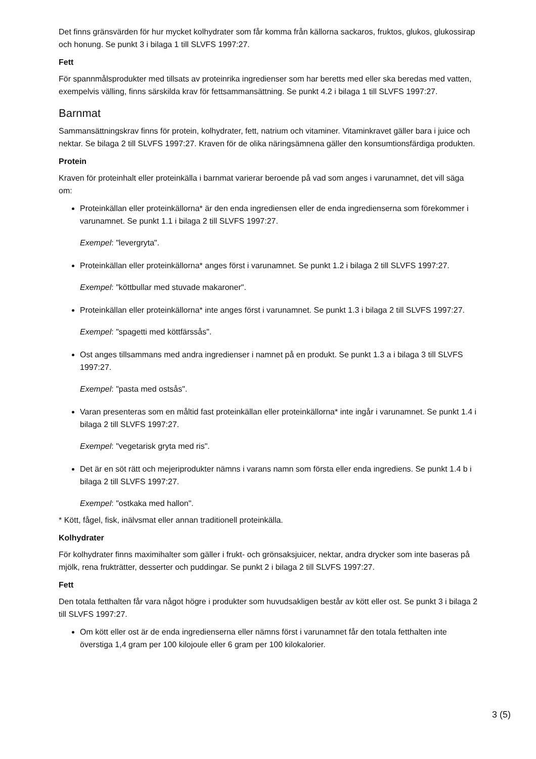Det finns gränsvärden för hur mycket kolhydrater som får komma från källorna sackaros, fruktos, glukos, glukossirap och honung. Se punkt 3 i bilaga 1 till SLVFS 1997:27.
Fett
För spannmålsprodukter med tillsats av proteinrika ingredienser som har beretts med eller ska beredas med vatten, exempelvis välling, finns särskilda krav för fettsammansättning. Se punkt 4.2 i bilaga 1 till SLVFS 1997:27.
Barnmat
Sammansättningskrav finns för protein, kolhydrater, fett, natrium och vitaminer. Vitaminkravet gäller bara i juice och nektar. Se bilaga 2 till SLVFS 1997:27. Kraven för de olika näringsämnena gäller den konsumtionsfärdiga produkten.
Protein
Kraven för proteinhalt eller proteinkälla i barnmat varierar beroende på vad som anges i varunamnet, det vill säga om:
Proteinkällan eller proteinkällorna* är den enda ingrediensen eller de enda ingredienserna som förekommer i varunamnet. Se punkt 1.1 i bilaga 2 till SLVFS 1997:27.
Exempel: "levergryta".
Proteinkällan eller proteinkällorna* anges först i varunamnet. Se punkt 1.2 i bilaga 2 till SLVFS 1997:27.
Exempel: "köttbullar med stuvade makaroner".
Proteinkällan eller proteinkällorna* inte anges först i varunamnet. Se punkt 1.3 i bilaga 2 till SLVFS 1997:27.
Exempel: "spagetti med köttfärssås".
Ost anges tillsammans med andra ingredienser i namnet på en produkt. Se punkt 1.3 a i bilaga 3 till SLVFS 1997:27.
Exempel: "pasta med ostsås".
Varan presenteras som en måltid fast proteinkällan eller proteinkällorna* inte ingår i varunamnet. Se punkt 1.4 i bilaga 2 till SLVFS 1997:27.
Exempel: "vegetarisk gryta med ris".
Det är en söt rätt och mejeriprodukter nämns i varans namn som första eller enda ingrediens. Se punkt 1.4 b i bilaga 2 till SLVFS 1997:27.
Exempel: "ostkaka med hallon".
* Kött, fågel, fisk, inälvsmat eller annan traditionell proteinkälla.
Kolhydrater
För kolhydrater finns maximihalter som gäller i frukt- och grönsaksjuicer, nektar, andra drycker som inte baseras på mjölk, rena frukträtter, desserter och puddingar. Se punkt 2 i bilaga 2 till SLVFS 1997:27.
Fett
Den totala fetthalten får vara något högre i produkter som huvudsakligen består av kött eller ost. Se punkt 3 i bilaga 2 till SLVFS 1997:27.
Om kött eller ost är de enda ingredienserna eller nämns först i varunamnet får den totala fetthalten inte överstiga 1,4 gram per 100 kilojoule eller 6 gram per 100 kilokalorier.
3 (5)